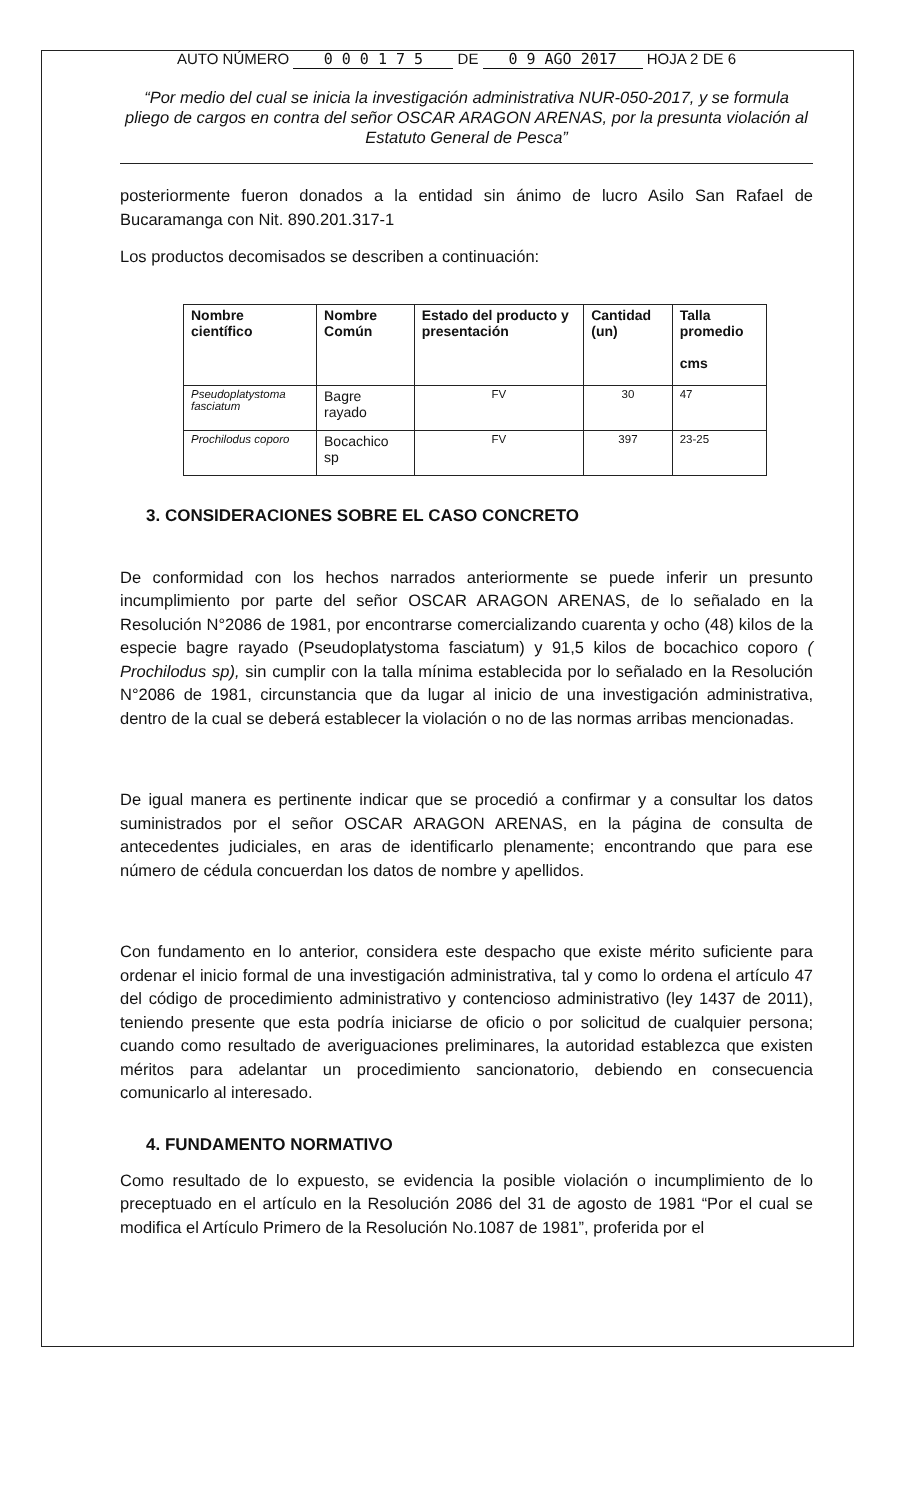AUTO NÚMERO 0 0 0 1 7 5 DE 0 9 AGO 2017 HOJA 2 DE 6
“Por medio del cual se inicia la investigación administrativa NUR-050-2017, y se formula pliego de cargos en contra del señor OSCAR ARAGON ARENAS, por la presunta violación al Estatuto General de Pesca”
posteriormente fueron donados a la entidad sin ánimo de lucro Asilo San Rafael de Bucaramanga con Nit. 890.201.317-1
Los productos decomisados se describen a continuación:
| Nombre científico | Nombre Común | Estado del producto y presentación | Cantidad (un) | Talla promedio cms |
| --- | --- | --- | --- | --- |
| Pseudoplatystoma fasciatum | Bagre rayado | FV | 30 | 47 |
| Prochilodus coporo | Bocachico sp | FV | 397 | 23-25 |
3. CONSIDERACIONES SOBRE EL CASO CONCRETO
De conformidad con los hechos narrados anteriormente se puede inferir un presunto incumplimiento por parte del señor OSCAR ARAGON ARENAS, de lo señalado en la Resolución N°2086 de 1981, por encontrarse comercializando cuarenta y ocho (48) kilos de la especie bagre rayado (Pseudoplatystoma fasciatum) y 91,5 kilos de bocachico coporo ( Prochilodus sp), sin cumplir con la talla mínima establecida por lo señalado en la Resolución N°2086 de 1981, circunstancia que da lugar al inicio de una investigación administrativa, dentro de la cual se deberá establecer la violación o no de las normas arribas mencionadas.
De igual manera es pertinente indicar que se procedió a confirmar y a consultar los datos suministrados por el señor OSCAR ARAGON ARENAS, en la página de consulta de antecedentes judiciales, en aras de identificarlo plenamente; encontrando que para ese número de cédula concuerdan los datos de nombre y apellidos.
Con fundamento en lo anterior, considera este despacho que existe mérito suficiente para ordenar el inicio formal de una investigación administrativa, tal y como lo ordena el artículo 47 del código de procedimiento administrativo y contencioso administrativo (ley 1437 de 2011), teniendo presente que esta podría iniciarse de oficio o por solicitud de cualquier persona; cuando como resultado de averiguaciones preliminares, la autoridad establezca que existen méritos para adelantar un procedimiento sancionatorio, debiendo en consecuencia comunicarlo al interesado.
4. FUNDAMENTO NORMATIVO
Como resultado de lo expuesto, se evidencia la posible violación o incumplimiento de lo preceptuado en el artículo en la Resolución 2086 del 31 de agosto de 1981 “Por el cual se modifica el Artículo Primero de la Resolución No.1087 de 1981”, proferida por el